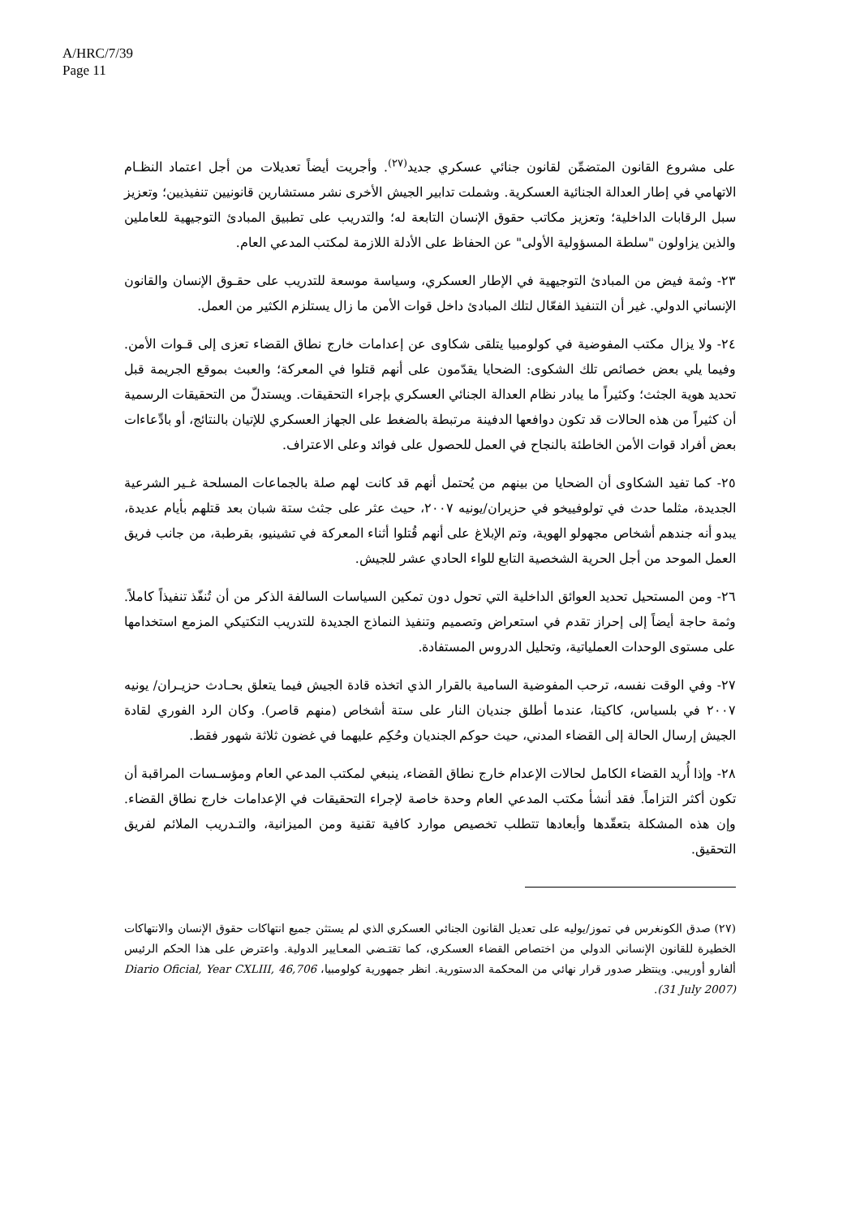A/HRC/7/39
Page 11
على مشروع القانون المتضمِّن لقانون جنائي عسكري جديد<sup>(٢٧)</sup>. وأجريت أيضاً تعديلات من أجل اعتماد النظـام الاتهامي في إطار العدالة الجنائية العسكرية. وشملت تدابير الجيش الأخرى نشر مستشارين قانونيين تنفيذيين؛ وتعزيز سبل الرقابات الداخلية؛ وتعزيز مكاتب حقوق الإنسان التابعة له؛ والتدريب على تطبيق المبادئ التوجيهية للعاملين والذين يزاولون "سلطة المسؤولية الأولى" عن الحفاظ على الأدلة اللازمة لمكتب المدعي العام.
٢٣- وثمة فيض من المبادئ التوجيهية في الإطار العسكري، وسياسة موسعة للتدريب على حقـوق الإنسان والقانون الإنساني الدولي. غير أن التنفيذ الفعّال لتلك المبادئ داخل قوات الأمن ما زال يستلزم الكثير من العمل.
٢٤- ولا يزال مكتب المفوضية في كولومبيا يتلقى شكاوى عن إعدامات خارج نطاق القضاء تعزى إلى قـوات الأمن. وفيما يلي بعض خصائص تلك الشكوى: الضحايا يقدّمون على أنهم قتلوا في المعركة؛ والعبث بموقع الجريمة قبل تحديد هوية الجثث؛ وكثيراً ما يبادر نظام العدالة الجنائي العسكري بإجراء التحقيقات. ويستدلّ من التحقيقات الرسمية أن كثيراً من هذه الحالات قد تكون دوافعها الدفينة مرتبطة بالضغط على الجهاز العسكري للإتيان بالنتائج، أو بادِّعاءات بعض أفراد قوات الأمن الخاطئة بالنجاح في العمل للحصول على فوائد وعلى الاعتراف.
٢٥- كما تفيد الشكاوى أن الضحايا من بينهم من يُحتمل أنهم قد كانت لهم صلة بالجماعات المسلحة غـير الشرعية الجديدة، مثلما حدث في تولوفييخو في حزيران/يونيه ٢٠٠٧، حيث عثر على جثث ستة شبان بعد قتلهم بأيام عديدة، يبدو أنه جندهم أشخاص مجهولو الهوية، وتم الإبلاغ على أنهم قُتلوا أثناء المعركة في تشينيو، بقرطبة، من جانب فريق العمل الموحد من أجل الحرية الشخصية التابع للواء الحادي عشر للجيش.
٢٦- ومن المستحيل تحديد العوائق الداخلية التي تحول دون تمكين السياسات السالفة الذكر من أن تُنفّذ تنفيذاً كاملاً. وثمة حاجة أيضاً إلى إحراز تقدم في استعراض وتصميم وتنفيذ النماذج الجديدة للتدريب التكتيكي المزمع استخدامها على مستوى الوحدات العملياتية، وتحليل الدروس المستفادة.
٢٧- وفي الوقت نفسه، ترحب المفوضية السامية بالقرار الذي اتخذه قادة الجيش فيما يتعلق بحـادث حزيـران/ يونيه ٢٠٠٧ في بلسياس، كاكيتا، عندما أطلق جنديان النار على ستة أشخاص (منهم قاصر). وكان الرد الفوري لقادة الجيش إرسال الحالة إلى القضاء المدني، حيث حوكم الجنديان وحُكِم عليهما في غضون ثلاثة شهور فقط.
٢٨- وإذا أُريد القضاء الكامل لحالات الإعدام خارج نطاق القضاء، ينبغي لمكتب المدعي العام ومؤسـسات المراقبة أن تكون أكثر التزاماً. فقد أنشأ مكتب المدعي العام وحدة خاصة لإجراء التحقيقات في الإعدامات خارج نطاق القضاء. وإن هذه المشكلة بتعقّدها وأبعادها تتطلب تخصيص موارد كافية تقنية ومن الميزانية، والتـدريب الملائم لفريق التحقيق.
(٢٧) صدق الكونغرس في تموز/يوليه على تعديل القانون الجنائي العسكري الذي لم يستثن جميع انتهاكات حقوق الإنسان والانتهاكات الخطيرة للقانون الإنساني الدولي من اختصاص القضاء العسكري، كما تقتـضي المعـايير الدولية. واعترض على هذا الحكم الرئيس ألفارو أوريبي. وينتظر صدور قرار نهائي من المحكمة الدستورية. انظر جمهورية كولومبيا، Diario Oficial, Year CXLIII, 46,706 (31 July 2007).